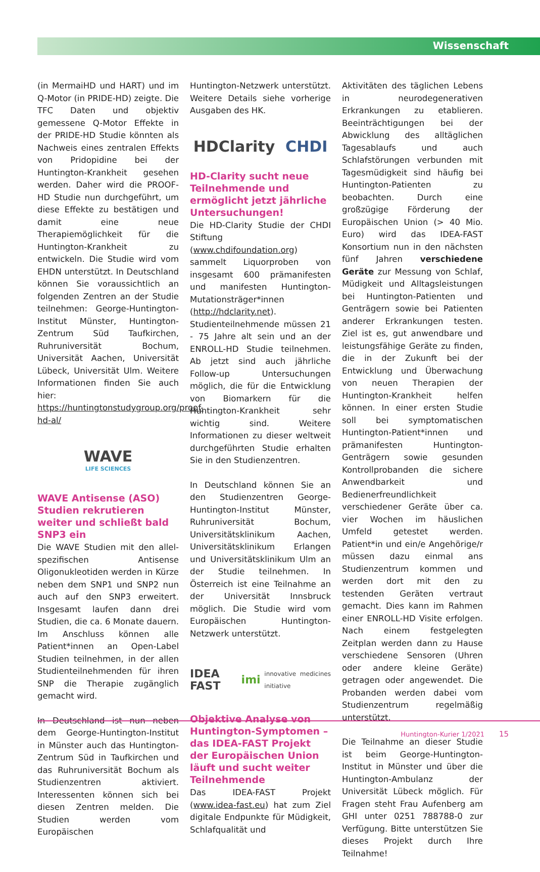Wissenschaft
(in MermaiHD und HART) und im Q-Motor (in PRIDE-HD) zeigte. Die TFC Daten und objektiv gemessene Q-Motor Effekte in der PRIDE-HD Studie könnten als Nachweis eines zentralen Effekts von Pridopidine bei der Huntington-Krankheit gesehen werden. Daher wird die PROOF-HD Studie nun durchgeführt, um diese Effekte zu bestätigen und damit eine neue Therapiemöglichkeit für die Huntington-Krankheit zu entwickeln. Die Studie wird vom EHDN unterstützt. In Deutschland können Sie voraussichtlich an folgenden Zentren an der Studie teilnehmen: George-Huntington-Institut Münster, Huntington-Zentrum Süd Taufkirchen, Ruhruniversität Bochum, Universität Aachen, Universität Lübeck, Universität Ulm. Weitere Informationen finden Sie auch hier: https://huntingtonstudygroup.org/proof-hd-al/
WAVE
LIFE SCIENCES
WAVE Antisense (ASO) Studien rekrutieren weiter und schließt bald SNP3 ein
Die WAVE Studien mit den allel-spezifischen Antisense Oligonukleotiden werden in Kürze neben dem SNP1 und SNP2 nun auch auf den SNP3 erweitert. Insgesamt laufen dann drei Studien, die ca. 6 Monate dauern. Im Anschluss können alle Patient*innen an Open-Label Studien teilnehmen, in der allen Studienteilnehmenden für ihren SNP die Therapie zugänglich gemacht wird.
In Deutschland ist nun neben dem George-Huntington-Institut in Münster auch das Huntington-Zentrum Süd in Taufkirchen und das Ruhruniversität Bochum als Studienzentren aktiviert. Interessenten können sich bei diesen Zentren melden. Die Studien werden vom Europäischen
Huntington-Netzwerk unterstützt. Weitere Details siehe vorherige Ausgaben des HK.
HDClarity CHDI
HD-Clarity sucht neue Teilnehmende und ermöglicht jetzt jährliche Untersuchungen!
Die HD-Clarity Studie der CHDI Stiftung (www.chdifoundation.org) sammelt Liquorproben von insgesamt 600 prämanifesten und manifesten Huntington-Mutationsträger*innen (http://hdclarity.net). Studienteilnehmende müssen 21 - 75 Jahre alt sein und an der ENROLL-HD Studie teilnehmen. Ab jetzt sind auch jährliche Follow-up Untersuchungen möglich, die für die Entwicklung von Biomarkern für die Huntington-Krankheit sehr wichtig sind. Weitere Informationen zu dieser weltweit durchgeführten Studie erhalten Sie in den Studienzentren.
In Deutschland können Sie an den Studienzentren George-Huntington-Institut Münster, Ruhruniversität Bochum, Universitätsklinikum Aachen, Universitätsklinikum Erlangen und Universitätsklinikum Ulm an der Studie teilnehmen. In Österreich ist eine Teilnahme an der Universität Innsbruck möglich. Die Studie wird vom Europäischen Huntington-Netzwerk unterstützt.
IDEA FAST imi innovative medicines initiative
Objektive Analyse von Huntington-Symptomen – das IDEA-FAST Projekt der Europäischen Union läuft und sucht weiter Teilnehmende
Das IDEA-FAST Projekt (www.idea-fast.eu) hat zum Ziel digitale Endpunkte für Müdigkeit, Schlafqualität und
Aktivitäten des täglichen Lebens in neurodegenerativen Erkrankungen zu etablieren. Beeinträchtigungen bei der Abwicklung des alltäglichen Tagesablaufs und auch Schlafstörungen verbunden mit Tagesmüdigkeit sind häufig bei Huntington-Patienten zu beobachten. Durch eine großzügige Förderung der Europäischen Union (> 40 Mio. Euro) wird das IDEA-FAST Konsortium nun in den nächsten fünf Jahren verschiedene Geräte zur Messung von Schlaf, Müdigkeit und Alltagsleistungen bei Huntington-Patienten und Genträgern sowie bei Patienten anderer Erkrankungen testen. Ziel ist es, gut anwendbare und leistungsfähige Geräte zu finden, die in der Zukunft bei der Entwicklung und Überwachung von neuen Therapien der Huntington-Krankheit helfen können. In einer ersten Studie soll bei symptomatischen Huntington-Patient*innen und prämanifesten Huntington-Genträgern sowie gesunden Kontrollprobanden die sichere Anwendbarkeit und Bedienerfreundlichkeit verschiedener Geräte über ca. vier Wochen im häuslichen Umfeld getestet werden. Patient*in und ein/e Angehörige/r müssen dazu einmal ans Studienzentrum kommen und werden dort mit den zu testenden Geräten vertraut gemacht. Dies kann im Rahmen einer ENROLL-HD Visite erfolgen. Nach einem festgelegten Zeitplan werden dann zu Hause verschiedene Sensoren (Uhren oder andere kleine Geräte) getragen oder angewendet. Die Probanden werden dabei vom Studienzentrum regelmäßig unterstützt.
Die Teilnahme an dieser Studie ist beim George-Huntington-Institut in Münster und über die Huntington-Ambulanz der Universität Lübeck möglich. Für Fragen steht Frau Aufenberg am GHI unter 0251 788788-0 zur Verfügung. Bitte unterstützen Sie dieses Projekt durch Ihre Teilnahme!
Huntington-Kurier 1/2021 15